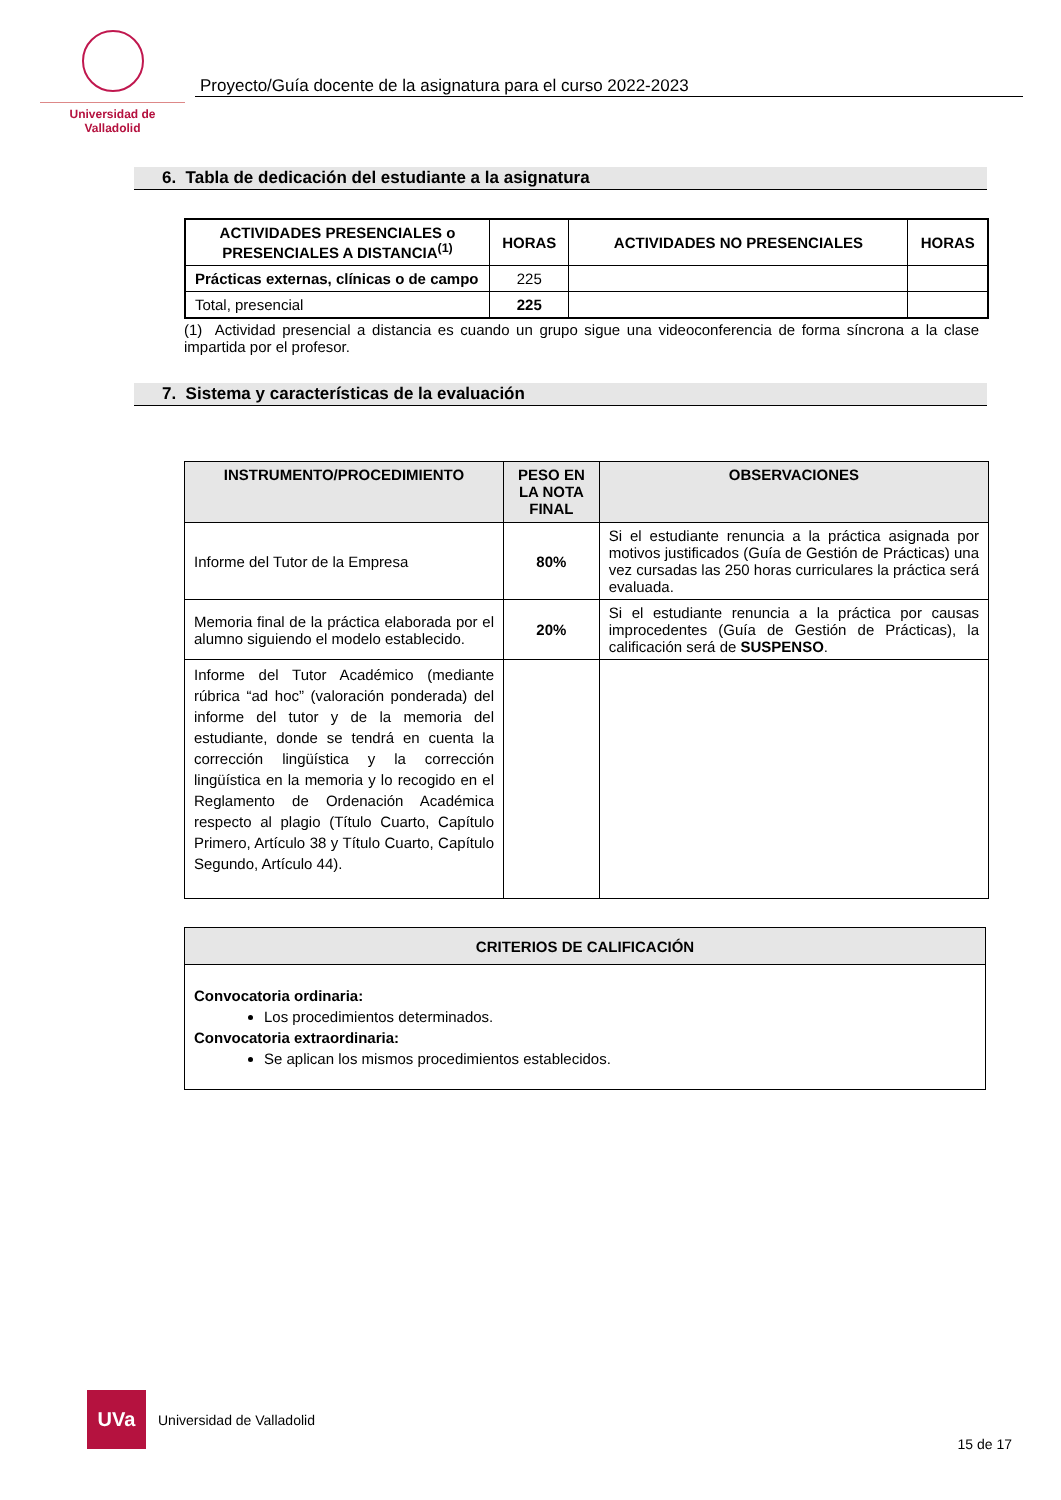Universidad de Valladolid
Proyecto/Guía docente de la asignatura para el curso 2022-2023
6. Tabla de dedicación del estudiante a la asignatura
| ACTIVIDADES PRESENCIALES o PRESENCIALES A DISTANCIA<sup>(1)</sup> | HORAS | ACTIVIDADES NO PRESENCIALES | HORAS |
| --- | --- | --- | --- |
| Prácticas externas, clínicas o de campo | 225 | | |
| Total, presencial | 225 | | |
(1) Actividad presencial a distancia es cuando un grupo sigue una videoconferencia de forma síncrona a la clase impartida por el profesor.
7. Sistema y características de la evaluación
| INSTRUMENTO/PROCEDIMIENTO | PESO EN LA NOTA FINAL | OBSERVACIONES |
| --- | --- | --- |
| Informe del Tutor de la Empresa | 80% | Si el estudiante renuncia a la práctica asignada por motivos justificados (Guía de Gestión de Prácticas) una vez cursadas las 250 horas curriculares la práctica será evaluada. |
| Memoria final de la práctica elaborada por el alumno siguiendo el modelo establecido. | 20% | Si el estudiante renuncia a la práctica por causas improcedentes (Guía de Gestión de Prácticas), la calificación será de SUSPENSO . |
| Informe del Tutor Académico (mediante rúbrica “ad hoc” (valoración ponderada) del informe del tutor y de la memoria del estudiante, donde se tendrá en cuenta la corrección lingüística y la corrección lingüística en la memoria y lo recogido en el Reglamento de Ordenación Académica respecto al plagio (Título Cuarto, Capítulo Primero, Artículo 38 y Título Cuarto, Capítulo Segundo, Artículo 44). | | |
| CRITERIOS DE CALIFICACIÓN |
| --- |
| Convocatoria ordinaria: Los procedimientos determinados. Convocatoria extraordinaria: Se aplican los mismos procedimientos establecidos. |
UVa
Universidad de Valladolid
15 de 17